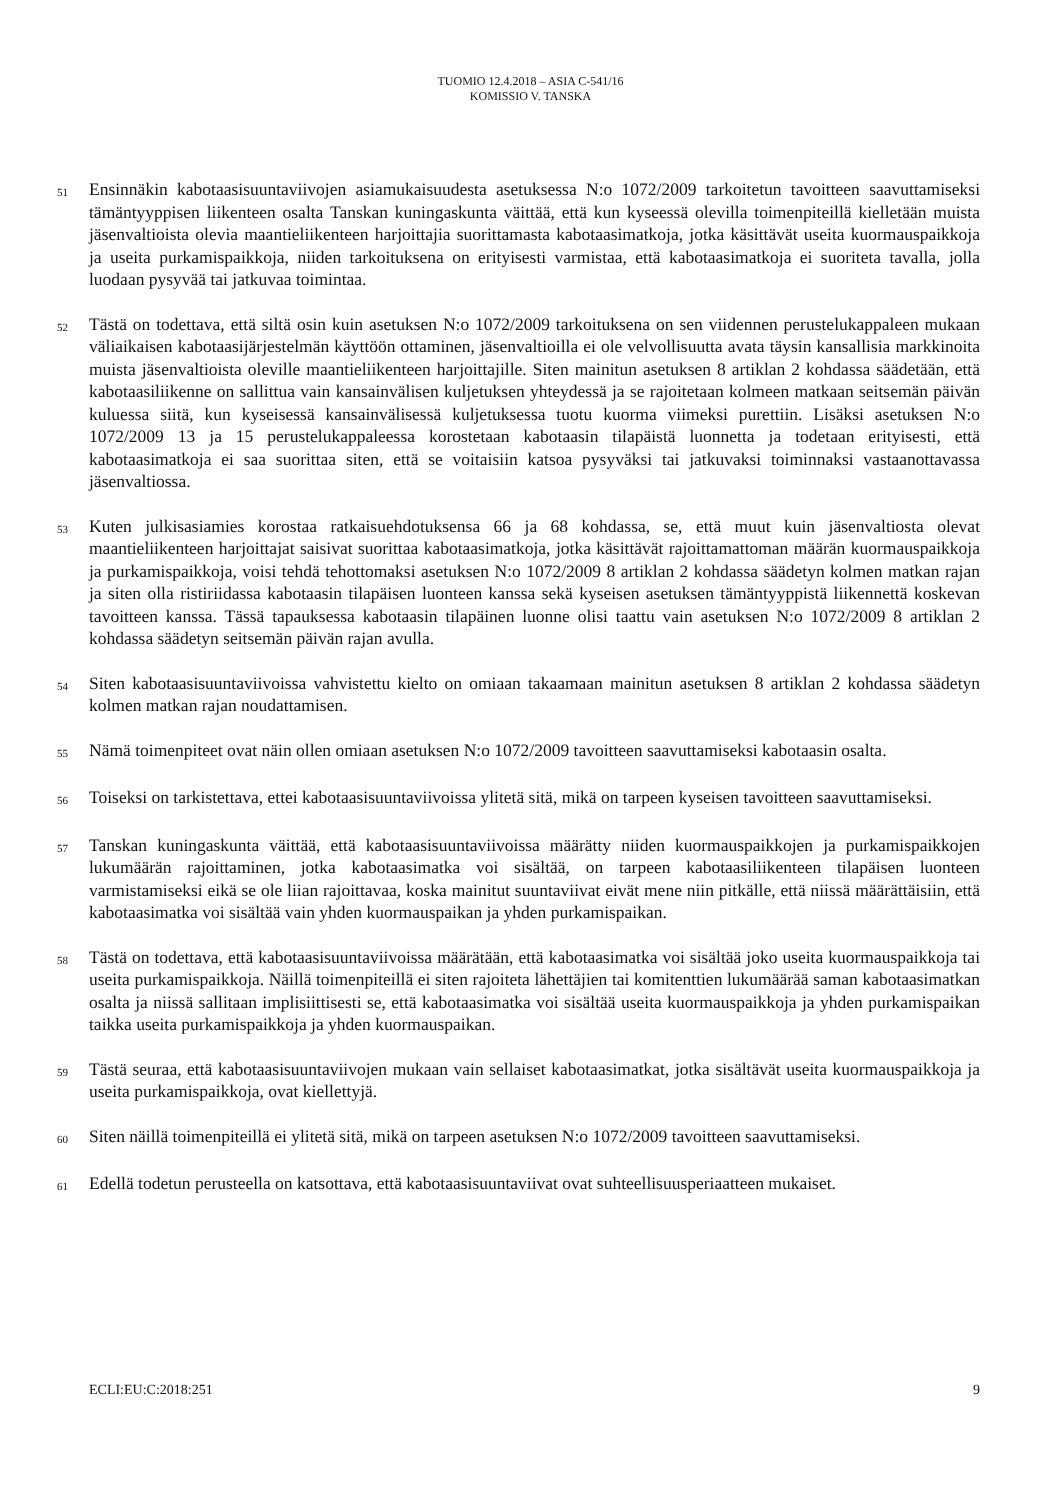TUOMIO 12.4.2018 – ASIA C-541/16
KOMISSIO V. TANSKA
51
Ensinnäkin kabotaasisuuntaviivojen asiamukaisuudesta asetuksessa N:o 1072/2009 tarkoitetun tavoitteen saavuttamiseksi tämäntyyppisen liikenteen osalta Tanskan kuningaskunta väittää, että kun kyseessä olevilla toimenpiteillä kielletään muista jäsenvaltioista olevia maantieliikenteen harjoittajia suorittamasta kabotaasimatkoja, jotka käsittävät useita kuormauspaikkoja ja useita purkamispaikkoja, niiden tarkoituksena on erityisesti varmistaa, että kabotaasimatkoja ei suoriteta tavalla, jolla luodaan pysyvää tai jatkuvaa toimintaa.
52
Tästä on todettava, että siltä osin kuin asetuksen N:o 1072/2009 tarkoituksena on sen viidennen perustelukappaleen mukaan väliaikaisen kabotaasijärjestelmän käyttöön ottaminen, jäsenvaltioilla ei ole velvollisuutta avata täysin kansallisia markkinoita muista jäsenvaltioista oleville maantieliikenteen harjoittajille. Siten mainitun asetuksen 8 artiklan 2 kohdassa säädetään, että kabotaasiliikenne on sallittua vain kansainvälisen kuljetuksen yhteydessä ja se rajoitetaan kolmeen matkaan seitsemän päivän kuluessa siitä, kun kyseisessä kansainvälisessä kuljetuksessa tuotu kuorma viimeksi purettiin. Lisäksi asetuksen N:o 1072/2009 13 ja 15 perustelukappaleessa korostetaan kabotaasin tilapäistä luonnetta ja todetaan erityisesti, että kabotaasimatkoja ei saa suorittaa siten, että se voitaisiin katsoa pysyväksi tai jatkuvaksi toiminnaksi vastaanottavassa jäsenvaltiossa.
53
Kuten julkisasiamies korostaa ratkaisuehdotuksensa 66 ja 68 kohdassa, se, että muut kuin jäsenvaltiosta olevat maantieliikenteen harjoittajat saisivat suorittaa kabotaasimatkoja, jotka käsittävät rajoittamattoman määrän kuormauspaikkoja ja purkamispaikkoja, voisi tehdä tehottomaksi asetuksen N:o 1072/2009 8 artiklan 2 kohdassa säädetyn kolmen matkan rajan ja siten olla ristiriidassa kabotaasin tilapäisen luonteen kanssa sekä kyseisen asetuksen tämäntyyppistä liikennettä koskevan tavoitteen kanssa. Tässä tapauksessa kabotaasin tilapäinen luonne olisi taattu vain asetuksen N:o 1072/2009 8 artiklan 2 kohdassa säädetyn seitsemän päivän rajan avulla.
54
Siten kabotaasisuuntaviivoissa vahvistettu kielto on omiaan takaamaan mainitun asetuksen 8 artiklan 2 kohdassa säädetyn kolmen matkan rajan noudattamisen.
55
Nämä toimenpiteet ovat näin ollen omiaan asetuksen N:o 1072/2009 tavoitteen saavuttamiseksi kabotaasin osalta.
56
Toiseksi on tarkistettava, ettei kabotaasisuuntaviivoissa ylitetä sitä, mikä on tarpeen kyseisen tavoitteen saavuttamiseksi.
57
Tanskan kuningaskunta väittää, että kabotaasisuuntaviivoissa määrätty niiden kuormauspaikkojen ja purkamispaikkojen lukumäärän rajoittaminen, jotka kabotaasimatka voi sisältää, on tarpeen kabotaasiliikenteen tilapäisen luonteen varmistamiseksi eikä se ole liian rajoittavaa, koska mainitut suuntaviivat eivät mene niin pitkälle, että niissä määrättäisiin, että kabotaasimatka voi sisältää vain yhden kuormauspaikan ja yhden purkamispaikan.
58
Tästä on todettava, että kabotaasisuuntaviivoissa määrätään, että kabotaasimatka voi sisältää joko useita kuormauspaikkoja tai useita purkamispaikkoja. Näillä toimenpiteillä ei siten rajoiteta lähettäjien tai komitenttien lukumäärää saman kabotaasimatkan osalta ja niissä sallitaan implisiittisesti se, että kabotaasimatka voi sisältää useita kuormauspaikkoja ja yhden purkamispaikan taikka useita purkamispaikkoja ja yhden kuormauspaikan.
59
Tästä seuraa, että kabotaasisuuntaviivojen mukaan vain sellaiset kabotaasimatkat, jotka sisältävät useita kuormauspaikkoja ja useita purkamispaikkoja, ovat kiellettyjä.
60
Siten näillä toimenpiteillä ei ylitetä sitä, mikä on tarpeen asetuksen N:o 1072/2009 tavoitteen saavuttamiseksi.
61
Edellä todetun perusteella on katsottava, että kabotaasisuuntaviivat ovat suhteellisuusperiaatteen mukaiset.
ECLI:EU:C:2018:251 9